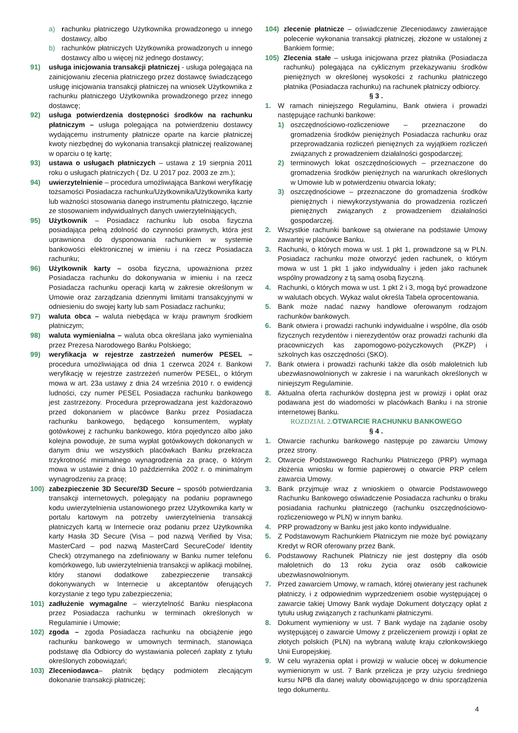a) rachunku płatniczego Użytkownika prowadzonego u innego dostawcy, albo
b) rachunków płatniczych Użytkownika prowadzonych u innego dostawcy albo u więcej niż jednego dostawcy;
91) usługa inicjowania transakcji płatniczej - usługa polegająca na zainicjowaniu zlecenia płatniczego przez dostawcę świadczącego usługę inicjowania transakcji płatniczej na wniosek Użytkownika z rachunku płatniczego Użytkownika prowadzonego przez innego dostawcę;
92) usługa potwierdzenia dostępności środków na rachunku płatniczym – usługa polegająca na potwierdzeniu dostawcy wydającemu instrumenty płatnicze oparte na karcie płatniczej kwoty niezbędnej do wykonania transakcji płatniczej realizowanej w oparciu o tę kartę;
93) ustawa o usługach płatniczych – ustawa z 19 sierpnia 2011 roku o usługach płatniczych ( Dz. U 2017 poz. 2003 ze zm.);
94) uwierzytelnienie – procedura umożliwiająca Bankowi weryfikację tożsamości Posiadacza rachunku/Użytkownika/Użytkownika karty lub ważności stosowania danego instrumentu płatniczego, łącznie ze stosowaniem indywidualnych danych uwierzytelniających,
95) Użytkownik – Posiadacz rachunku lub osoba fizyczna posiadająca pełną zdolność do czynności prawnych, która jest uprawniona do dysponowania rachunkiem w systemie bankowości elektronicznej w imieniu i na rzecz Posiadacza rachunku;
96) Użytkownik karty – osoba fizyczna, upoważniona przez Posiadacza rachunku do dokonywania w imieniu i na rzecz Posiadacza rachunku operacji kartą w zakresie określonym w Umowie oraz zarządzania dziennymi limitami transakcyjnymi w odniesieniu do swojej karty lub sam Posiadacz rachunku;
97) waluta obca – waluta niebędąca w kraju prawnym środkiem płatniczym;
98) waluta wymienialna – waluta obca określana jako wymienialna przez Prezesa Narodowego Banku Polskiego;
99) weryfikacja w rejestrze zastrzeżeń numerów PESEL –procedura umożliwiająca od dnia 1 czerwca 2024 r. Bankowi weryfikację w rejestrze zastrzeżeń numerów PESEL, o którym mowa w art. 23a ustawy z dnia 24 września 2010 r. o ewidencji ludności, czy numer PESEL Posiadacza rachunku bankowego jest zastrzeżony. Procedura przeprowadzana jest każdorazowo przed dokonaniem w placówce Banku przez Posiadacza rachunku bankowego, będącego konsumentem, wypłaty gotówkowej z rachunku bankowego, która pojedynczo albo jako kolejna powoduje, że suma wypłat gotówkowych dokonanych w danym dniu we wszystkich placówkach Banku przekracza trzykrotność minimalnego wynagrodzenia za pracę, o którym mowa w ustawie z dnia 10 października 2002 r. o minimalnym wynagrodzeniu za pracę;
100) zabezpieczenie 3D Secure/3D Secure – sposób potwierdzania transakcji internetowych, polegający na podaniu poprawnego kodu uwierzytelnienia ustanowionego przez Użytkownika karty w portalu kartowym na potrzeby uwierzytelnienia transakcji płatniczych kartą w Internecie oraz podaniu przez Użytkownika karty Hasła 3D Secure (Visa – pod nazwą Verified by Visa; MasterCard – pod nazwą MasterCard SecureCode/ Identity Check) otrzymanego na zdefiniowany w Banku numer telefonu komórkowego, lub uwierzytelnienia transakcji w aplikacji mobilnej, który stanowi dodatkowe zabezpieczenie transakcji dokonywanych w Internecie u akceptantów oferujących korzystanie z tego typu zabezpieczenia;
101) zadłużenie wymagalne – wierzytelność Banku niespłacona przez Posiadacza rachunku w terminach określonych w Regulaminie i Umowie;
102) zgoda – zgoda Posiadacza rachunku na obciążenie jego rachunku bankowego w umownych terminach, stanowiąca podstawę dla Odbiorcy do wystawiania poleceń zapłaty z tytułu określonych zobowiązań;
103) Zleceniodawca– płatnik będący podmiotem zlecającym dokonanie transakcji płatniczej;
104) zlecenie płatnicze – oświadczenie Zleceniodawcy zawierające polecenie wykonania transakcji płatniczej, złożone w ustalonej z Bankiem formie;
105) Zlecenia stałe – usługa inicjowana przez płatnika (Posiadacza rachunku) polegająca na cyklicznym przekazywaniu środków pieniężnych w określonej wysokości z rachunku płatniczego płatnika (Posiadacza rachunku) na rachunek płatniczy odbiorcy.
§ 3 .
1. W ramach niniejszego Regulaminu, Bank otwiera i prowadzi następujące rachunki bankowe:
1) oszczędnościowo-rozliczeniowe – przeznaczone do gromadzenia środków pieniężnych Posiadacza rachunku oraz przeprowadzania rozliczeń pieniężnych za wyjątkiem rozliczeń związanych z prowadzeniem działalności gospodarczej;
2) terminowych lokat oszczędnościowych – przeznaczone do gromadzenia środków pieniężnych na warunkach określonych w Umowie lub w potwierdzeniu otwarcia lokaty;
3) oszczędnościowe – przeznaczone do gromadzenia środków pieniężnych i niewykorzystywania do prowadzenia rozliczeń pieniężnych związanych z prowadzeniem działalności gospodarczej.
2. Wszystkie rachunki bankowe są otwierane na podstawie Umowy zawartej w placówce Banku.
3. Rachunki, o których mowa w ust. 1 pkt 1, prowadzone są w PLN. Posiadacz rachunku może otworzyć jeden rachunek, o którym mowa w ust 1 pkt 1 jako indywidualny i jeden jako rachunek wspólny prowadzony z tą samą osobą fizyczną.
4. Rachunki, o których mowa w ust. 1 pkt 2 i 3, mogą być prowadzone w walutach obcych. Wykaz walut określa Tabela oprocentowania.
5. Bank może nadać nazwy handlowe oferowanym rodzajom rachunków bankowych.
6. Bank otwiera i prowadzi rachunki indywidualne i wspólne, dla osób fizycznych rezydentów i nierezydentów oraz prowadzi rachunki dla pracowniczych kas zapomogowo-pożyczkowych (PKZP) i szkolnych kas oszczędności (SKO).
7. Bank otwiera i prowadzi rachunki także dla osób małoletnich lub ubezwłasnowolnionych w zakresie i na warunkach określonych w niniejszym Regulaminie.
8. Aktualna oferta rachunków dostępna jest w prowizji i opłat oraz podawana jest do wiadomości w placówkach Banku i na stronie internetowej Banku.
ROZDZIAŁ 2. OTWARCIE RACHUNKU BANKOWEGO
§ 4 .
1. Otwarcie rachunku bankowego następuje po zawarciu Umowy przez strony.
2. Otwarcie Podstawowego Rachunku Płatniczego (PRP) wymaga złożenia wniosku w formie papierowej o otwarcie PRP celem zawarcia Umowy.
3. Bank przyjmuje wraz z wnioskiem o otwarcie Podstawowego Rachunku Bankowego oświadczenie Posiadacza rachunku o braku posiadania rachunku płatniczego (rachunku oszczędnościowo-rozliczeniowego w PLN) w innym banku.
4. PRP prowadzony w Banku jest jako konto indywidualne.
5. Z Podstawowym Rachunkiem Płatniczym nie może być powiązany Kredyt w ROR oferowany przez Bank.
6. Podstawowy Rachunek Płatniczy nie jest dostępny dla osób małoletnich do 13 roku życia oraz osób całkowicie ubezwłasnowolnionym.
7. Przed zawarciem Umowy, w ramach, której otwierany jest rachunek płatniczy, i z odpowiednim wyprzedzeniem osobie występującej o zawarcie takiej Umowy Bank wydaje Dokument dotyczący opłat z tytułu usług związanych z rachunkami płatniczymi.
8. Dokument wymieniony w ust. 7 Bank wydaje na żądanie osoby występującej o zawarcie Umowy z przeliczeniem prowizji i opłat ze złotych polskich (PLN) na wybraną walutę kraju członkowskiego Unii Europejskiej.
9. W celu wyrażenia opłat i prowizji w walucie obcej w dokumencie wymienionym w ust. 7 Bank przelicza je przy użyciu średniego kursu NPB dla danej waluty obowiązującego w dniu sporządzenia tego dokumentu.
4